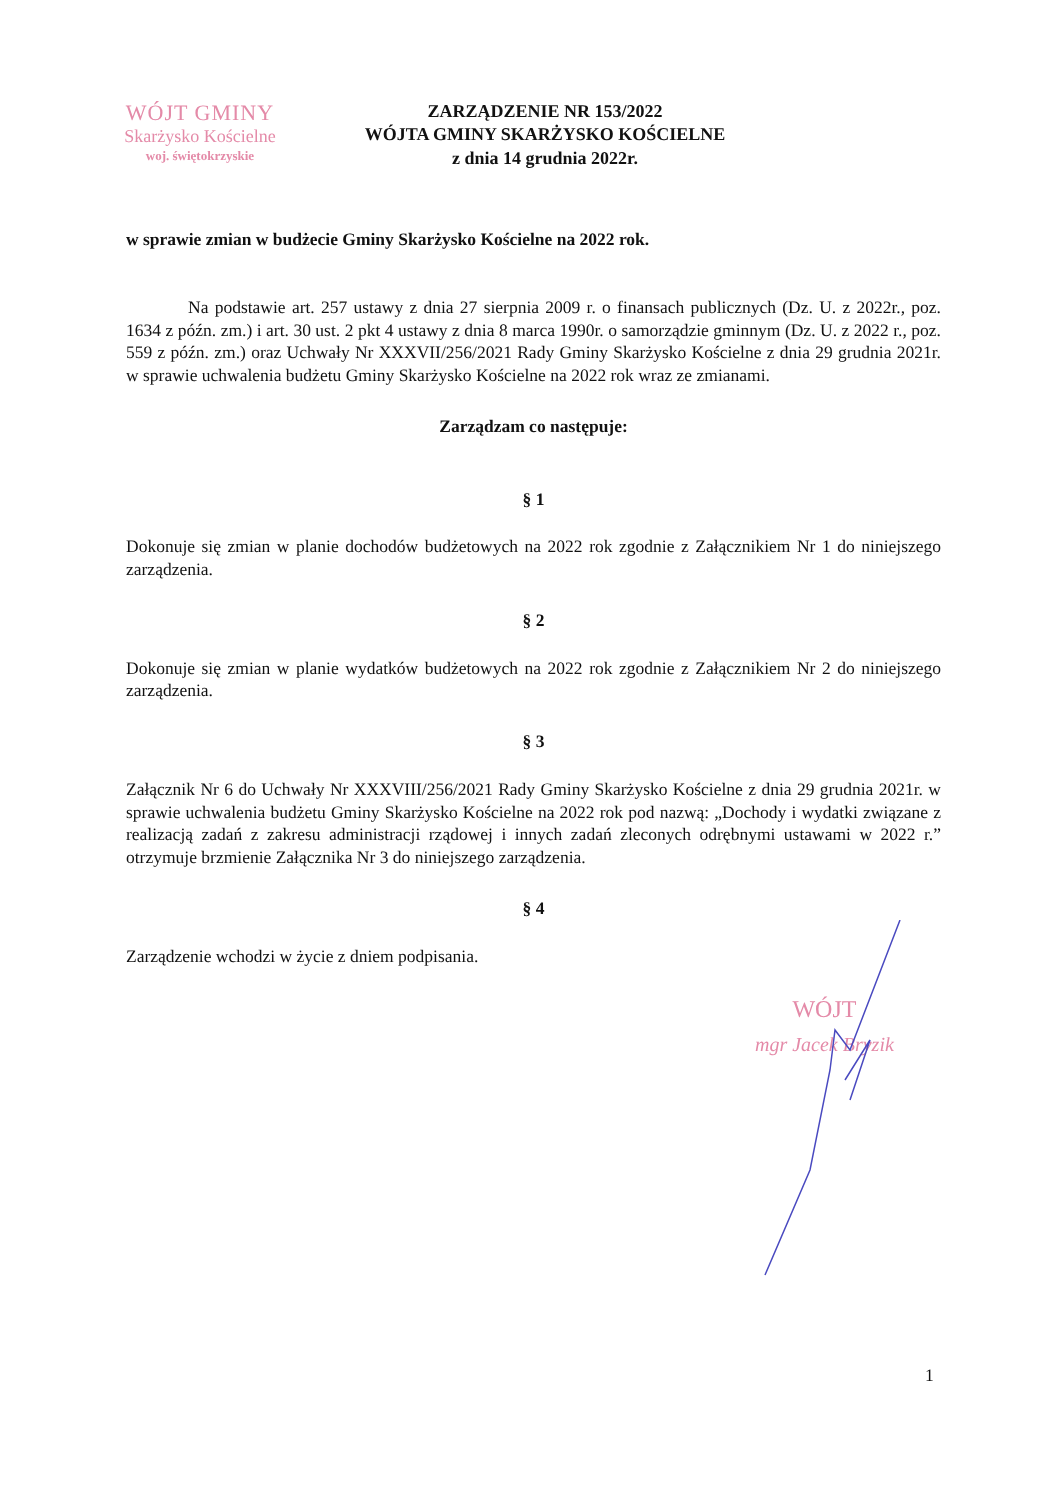WÓJT GMINY
Skarżysko Kościelne
woj. świętokrzyskie
ZARZĄDZENIE NR 153/2022
WÓJTA GMINY SKARŻYSKO KOŚCIELNE
z dnia 14 grudnia 2022r.
w sprawie zmian w budżecie Gminy Skarżysko Kościelne na 2022 rok.
Na podstawie art. 257 ustawy z dnia 27 sierpnia 2009 r. o finansach publicznych (Dz. U. z 2022r., poz. 1634 z późn. zm.) i art. 30 ust. 2 pkt 4 ustawy z dnia 8 marca 1990r. o samorządzie gminnym (Dz. U. z 2022 r., poz. 559 z późn. zm.) oraz Uchwały Nr XXXVII/256/2021 Rady Gminy Skarżysko Kościelne z dnia 29 grudnia 2021r. w sprawie uchwalenia budżetu Gminy Skarżysko Kościelne na 2022 rok wraz ze zmianami.
Zarządzam co następuje:
§ 1
Dokonuje się zmian w planie dochodów budżetowych na 2022 rok zgodnie z Załącznikiem Nr 1 do niniejszego zarządzenia.
§ 2
Dokonuje się zmian w planie wydatków budżetowych na 2022 rok zgodnie z Załącznikiem Nr 2 do niniejszego zarządzenia.
§ 3
Załącznik Nr 6 do Uchwały Nr XXXVIII/256/2021 Rady Gminy Skarżysko Kościelne z dnia 29 grudnia 2021r. w sprawie uchwalenia budżetu Gminy Skarżysko Kościelne na 2022 rok pod nazwą: „Dochody i wydatki związane z realizacją zadań z zakresu administracji rządowej i innych zadań zleconych odrębnymi ustawami w 2022 r.” otrzymuje brzmienie Załącznika Nr 3 do niniejszego zarządzenia.
§ 4
Zarządzenie wchodzi w życie z dniem podpisania.
WÓJT
mgr Jacek Bryzik
1